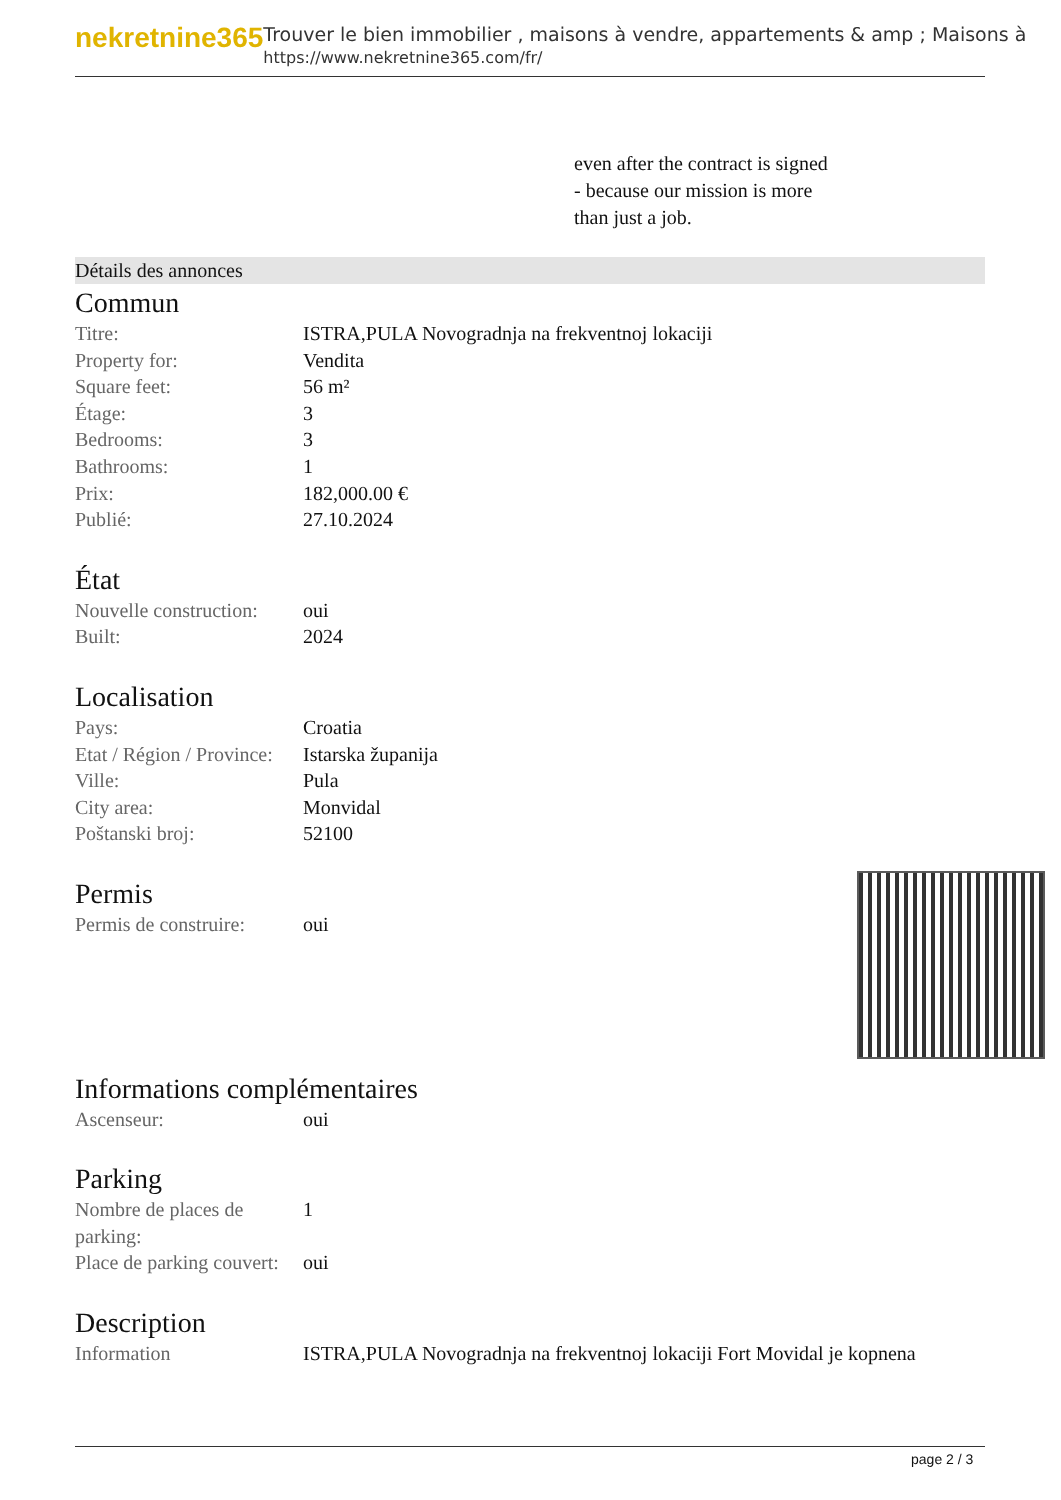nekretnine365
Trouver le bien immobilier , maisons à vendre, appartements & amp ; Maisons à
https://www.nekretnine365.com/fr/
even after the contract is signed
- because our mission is more
than just a job.
Détails des annonces
Commun
| Titre: | ISTRA,PULA Novogradnja na frekventnoj lokaciji |
| Property for: | Vendita |
| Square feet: | 56 m² |
| Étage: | 3 |
| Bedrooms: | 3 |
| Bathrooms: | 1 |
| Prix: | 182,000.00 € |
| Publié: | 27.10.2024 |
État
| Nouvelle construction: | oui |
| Built: | 2024 |
Localisation
| Pays: | Croatia |
| Etat / Région / Province: | Istarska županija |
| Ville: | Pula |
| City area: | Monvidal |
| Poštanski broj: | 52100 |
Permis
| Permis de construire: | oui |
Informations complémentaires
| Ascenseur: | oui |
Parking
| Nombre de places de parking: | 1 |
| Place de parking couvert: | oui |
Description
| Information | ISTRA,PULA Novogradnja na frekventnoj lokaciji Fort Movidal je kopnena |
page 2 / 3